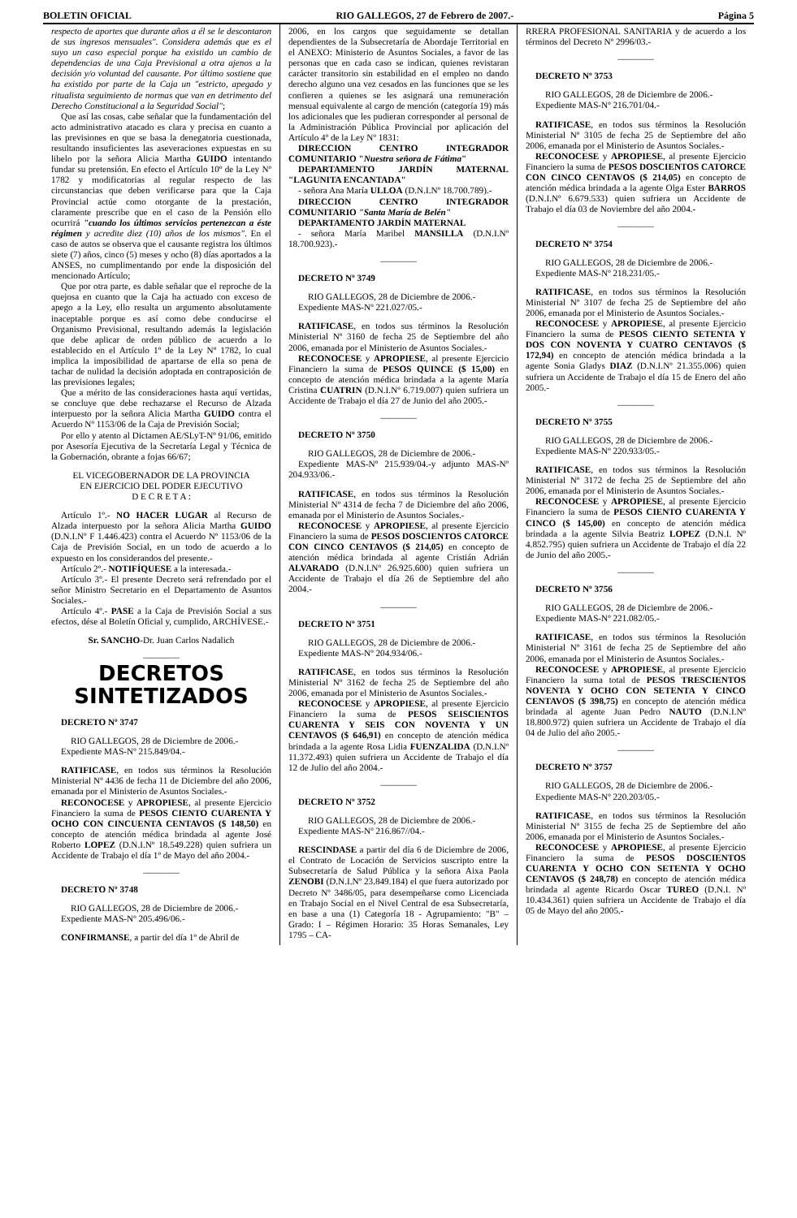BOLETIN OFICIAL RIO GALLEGOS, 27 de Febrero de 2007.- Página 5
respecto de aportes que durante años a él se le descontaron de sus ingresos mensuales". Considera además que es el suyo un caso especial porque ha existido un cambio de dependencias de una Caja Previsional a otra ajenos a la decisión y/o voluntad del causante. Por último sostiene que ha existido por parte de la Caja un "estricto, apegado y ritualista seguimiento de normas que van en detrimento del Derecho Constitucional a la Seguridad Social";
Que así las cosas, cabe señalar que la fundamentación del acto administrativo atacado es clara y precisa en cuanto a las previsiones en que se basa la denegatoria cuestionada, resultando insuficientes las aseveraciones expuestas en su libelo por la señora Alicia Martha GUIDO intentando fundar su pretensión. En efecto el Artículo 10º de la Ley Nº 1782 y modificatorias al regular respecto de las circunstancias que deben verificarse para que la Caja Provincial actúe como otorgante de la prestación, claramente prescribe que en el caso de la Pensión ello ocurrirá "cuando los últimos servicios pertenezcan a éste régimen y acredite diez (10) años de los mismos". En el caso de autos se observa que el causante registra los últimos siete (7) años, cinco (5) meses y ocho (8) días aportados a la ANSES, no cumplimentando por ende la disposición del mencionado Artículo;
Que por otra parte, es dable señalar que el reproche de la quejosa en cuanto que la Caja ha actuado con exceso de apego a la Ley, ello resulta un argumento absolutamente inaceptable porque es así como debe conducirse el Organismo Previsional, resultando además la legislación que debe aplicar de orden público de acuerdo a lo establecido en el Artículo 1º de la Ley Nº 1782, lo cual implica la imposibilidad de apartarse de ella so pena de tachar de nulidad la decisión adoptada en contraposición de las previsiones legales;
Que a mérito de las consideraciones hasta aquí vertidas, se concluye que debe rechazarse el Recurso de Alzada interpuesto por la señora Alicia Martha GUIDO contra el Acuerdo Nº 1153/06 de la Caja de Previsión Social;
Por ello y atento al Dictamen AE/SLyT-Nº 91/06, emitido por Asesoría Ejecutiva de la Secretaría Legal y Técnica de la Gobernación, obrante a fojas 66/67;
EL VICEGOBERNADOR DE LA PROVINCIA
EN EJERCICIO DEL PODER EJECUTIVO
D E C R E T A :
Artículo 1º.- NO HACER LUGAR al Recurso de Alzada interpuesto por la señora Alicia Martha GUIDO (D.N.I.Nº F 1.446.423) contra el Acuerdo Nº 1153/06 de la Caja de Previsión Social, en un todo de acuerdo a lo expuesto en los considerandos del presente.-
Artículo 2º.- NOTIFÍQUESE a la interesada.-
Artículo 3º.- El presente Decreto será refrendado por el señor Ministro Secretario en el Departamento de Asuntos Sociales.-
Artículo 4º.- PASE a la Caja de Previsión Social a sus efectos, dése al Boletín Oficial y, cumplido, ARCHÍVESE.-
Sr. SANCHO-Dr. Juan Carlos Nadalich
________
DECRETOS
SINTETIZADOS
DECRETO Nº 3747
RIO GALLEGOS, 28 de Diciembre de 2006.-
Expediente MAS-Nº 215.849/04.-
RATIFICASE, en todos sus términos la Resolución Ministerial Nº 4436 de fecha 11 de Diciembre del año 2006, emanada por el Ministerio de Asuntos Sociales.-
RECONOCESE y APROPIESE, al presente Ejercicio Financiero la suma de PESOS CIENTO CUARENTA Y OCHO CON CINCUENTA CENTAVOS ($ 148,50) en concepto de atención médica brindada al agente José Roberto LOPEZ (D.N.I.Nº 18.549.228) quien sufriera un Accidente de Trabajo el día 1º de Mayo del año 2004.-
________
DECRETO Nº 3748
RIO GALLEGOS, 28 de Diciembre de 2006.-
Expediente MAS-Nº 205.496/06.-
CONFIRMANSE, a partir del día 1º de Abril de
2006, en los cargos que seguidamente se detallan dependientes de la Subsecretaría de Abordaje Territorial en el ANEXO: Ministerio de Asuntos Sociales, a favor de las personas que en cada caso se indican, quienes revistaran carácter transitorio sin estabilidad en el empleo no dando derecho alguno una vez cesados en las funciones que se les confieren a quienes se les asignará una remuneración mensual equivalente al cargo de mención (categoría 19) más los adicionales que les pudieran corresponder al personal de la Administración Pública Provincial por aplicación del Artículo 4º de la Ley Nº 1831:
DIRECCION CENTRO INTEGRADOR COMUNITARIO "Nuestra señora de Fátima"
DEPARTAMENTO JARDÍN MATERNAL "LAGUNITA ENCANTADA"
- señora Ana María ULLOA (D.N.I.Nº 18.700.789).-
DIRECCION CENTRO INTEGRADOR COMUNITARIO "Santa María de Belén"
DEPARTAMENTO JARDÍN MATERNAL
- señora María Maribel MANSILLA (D.N.I.Nº 18.700.923).-
________
DECRETO Nº 3749
RIO GALLEGOS, 28 de Diciembre de 2006.-
Expediente MAS-Nº 221.027/05.-
RATIFICASE, en todos sus términos la Resolución Ministerial Nº 3160 de fecha 25 de Septiembre del año 2006, emanada por el Ministerio de Asuntos Sociales.-
RECONOCESE y APROPIESE, al presente Ejercicio Financiero la suma de PESOS QUINCE ($ 15,00) en concepto de atención médica brindada a la agente María Cristina CUATRIN (D.N.I.Nº 6.719.007) quien sufriera un Accidente de Trabajo el día 27 de Junio del año 2005.-
________
DECRETO Nº 3750
RIO GALLEGOS, 28 de Diciembre de 2006.-
Expediente MAS-Nº 215.939/04.-y adjunto MAS-Nº 204.933/06.-
RATIFICASE, en todos sus términos la Resolución Ministerial Nº 4314 de fecha 7 de Diciembre del año 2006, emanada por el Ministerio de Asuntos Sociales.-
RECONOCESE y APROPIESE, al presente Ejercicio Financiero la suma de PESOS DOSCIENTOS CATORCE CON CINCO CENTAVOS ($ 214,05) en concepto de atención médica brindada al agente Cristián Adrián ALVARADO (D.N.I.Nº 26.925.600) quien sufriera un Accidente de Trabajo el día 26 de Septiembre del año 2004.-
________
DECRETO Nº 3751
RIO GALLEGOS, 28 de Diciembre de 2006.-
Expediente MAS-Nº 204.934/06.-
RATIFICASE, en todos sus términos la Resolución Ministerial Nº 3162 de fecha 25 de Septiembre del año 2006, emanada por el Ministerio de Asuntos Sociales.-
RECONOCESE y APROPIESE, al presente Ejercicio Financiero la suma de PESOS SEISCIENTOS CUARENTA Y SEIS CON NOVENTA Y UN CENTAVOS ($ 646,91) en concepto de atención médica brindada a la agente Rosa Lidia FUENZALIDA (D.N.I.Nº 11.372.493) quien sufriera un Accidente de Trabajo el día 12 de Julio del año 2004.-
________
DECRETO Nº 3752
RIO GALLEGOS, 28 de Diciembre de 2006.-
Expediente MAS-Nº 216.867//04.-
RESCINDASE a partir del día 6 de Diciembre de 2006, el Contrato de Locación de Servicios suscripto entre la Subsecretaría de Salud Pública y la señora Aixa Paola ZENOBI (D.N.I.Nº 23.849.184) el que fuera autorizado por Decreto Nº 3486/05, para desempeñarse como Licenciada en Trabajo Social en el Nivel Central de esa Subsecretaría, en base a una (1) Categoría 18 - Agrupamiento: "B" – Grado: I – Régimen Horario: 35 Horas Semanales, Ley 1795 – CA-
RRERA PROFESIONAL SANITARIA y de acuerdo a los términos del Decreto Nº 2996/03.-
________
DECRETO Nº 3753
RIO GALLEGOS, 28 de Diciembre de 2006.-
Expediente MAS-Nº 216.701/04.-
RATIFICASE, en todos sus términos la Resolución Ministerial Nº 3105 de fecha 25 de Septiembre del año 2006, emanada por el Ministerio de Asuntos Sociales.-
RECONOCESE y APROPIESE, al presente Ejercicio Financiero la suma de PESOS DOSCIENTOS CATORCE CON CINCO CENTAVOS ($ 214,05) en concepto de atención médica brindada a la agente Olga Ester BARROS (D.N.I.Nº 6.679.533) quien sufriera un Accidente de Trabajo el día 03 de Noviembre del año 2004.-
________
DECRETO Nº 3754
RIO GALLEGOS, 28 de Diciembre de 2006.-
Expediente MAS-Nº 218.231/05.-
RATIFICASE, en todos sus términos la Resolución Ministerial Nº 3107 de fecha 25 de Septiembre del año 2006, emanada por el Ministerio de Asuntos Sociales.-
RECONOCESE y APROPIESE, al presente Ejercicio Financiero la suma de PESOS CIENTO SETENTA Y DOS CON NOVENTA Y CUATRO CENTAVOS ($ 172,94) en concepto de atención médica brindada a la agente Sonia Gladys DIAZ (D.N.I.Nº 21.355.006) quien sufriera un Accidente de Trabajo el día 15 de Enero del año 2005.-
________
DECRETO Nº 3755
RIO GALLEGOS, 28 de Diciembre de 2006.-
Expediente MAS-Nº 220.933/05.-
RATIFICASE, en todos sus términos la Resolución Ministerial Nº 3172 de fecha 25 de Septiembre del año 2006, emanada por el Ministerio de Asuntos Sociales.-
RECONOCESE y APROPIESE, al presente Ejercicio Financiero la suma de PESOS CIENTO CUARENTA Y CINCO ($ 145,00) en concepto de atención médica brindada a la agente Silvia Beatriz LOPEZ (D.N.I. Nº 4.852.795) quien sufriera un Accidente de Trabajo el día 22 de Junio del año 2005.-
________
DECRETO Nº 3756
RIO GALLEGOS, 28 de Diciembre de 2006.-
Expediente MAS-Nº 221.082/05.-
RATIFICASE, en todos sus términos la Resolución Ministerial Nº 3161 de fecha 25 de Septiembre del año 2006, emanada por el Ministerio de Asuntos Sociales.-
RECONOCESE y APROPIESE, al presente Ejercicio Financiero la suma total de PESOS TRESCIENTOS NOVENTA Y OCHO CON SETENTA Y CINCO CENTAVOS ($ 398,75) en concepto de atención médica brindada al agente Juan Pedro NAUTO (D.N.I.Nº 18.800.972) quien sufriera un Accidente de Trabajo el día 04 de Julio del año 2005.-
________
DECRETO Nº 3757
RIO GALLEGOS, 28 de Diciembre de 2006.-
Expediente MAS-Nº 220.203/05.-
RATIFICASE, en todos sus términos la Resolución Ministerial Nº 3155 de fecha 25 de Septiembre del año 2006, emanada por el Ministerio de Asuntos Sociales.-
RECONOCESE y APROPIESE, al presente Ejercicio Financiero la suma de PESOS DOSCIENTOS CUARENTA Y OCHO CON SETENTA Y OCHO CENTAVOS ($ 248,78) en concepto de atención médica brindada al agente Ricardo Oscar TUREO (D.N.I. Nº 10.434.361) quien sufriera un Accidente de Trabajo el día 05 de Mayo del año 2005.-